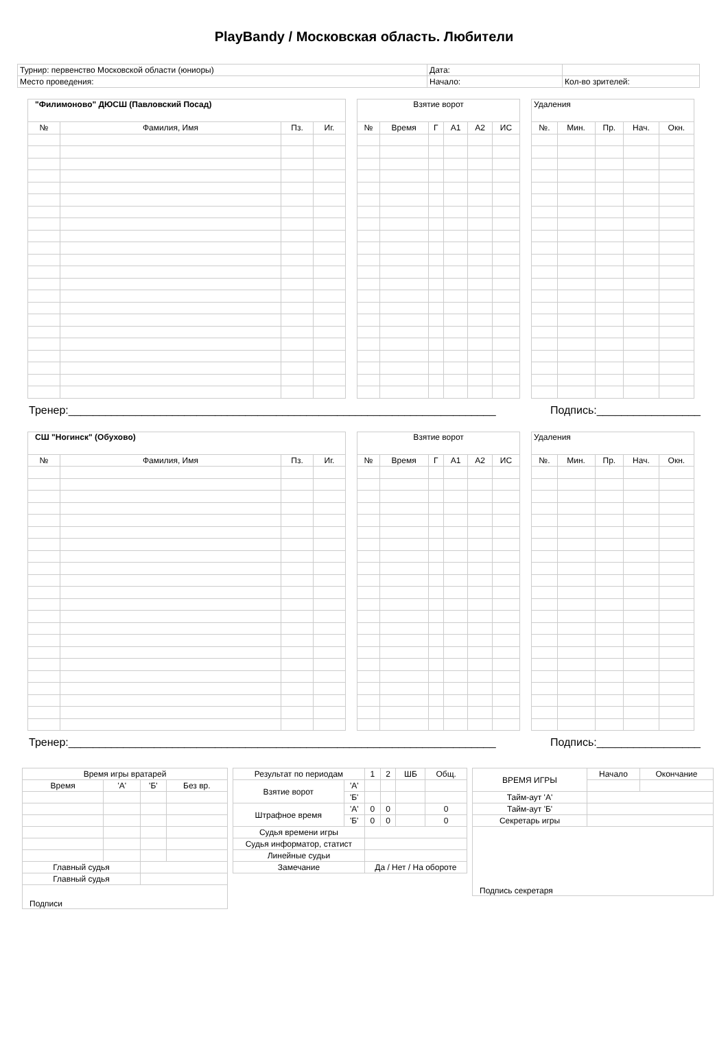PlayBandy / Московская область. Любители
| Турнир: первенство Московской области (юниоры) | Дата: | |
| Место проведения: | Начало: | Кол-во зрителей: |
| "Филимоново" ДЮСШ (Павловский Посад) | | | |
| --- | --- | --- | --- |
| № | Фамилия, Имя | Пз. | Иг. |
| Взятие ворот | | | | | |
| --- | --- | --- | --- | --- | --- |
| № | Время | Г | А1 | А2 | ИС |
| Удаления | | | | |
| --- | --- | --- | --- | --- |
| №. | Мин. | Пр. | Нач. | Окн. |
Тренер:______________________________________________________________________ Подпись:_________________
| СШ "Ногинск" (Обухово) | | | |
| --- | --- | --- | --- |
| № | Фамилия, Имя | Пз. | Иг. |
| Взятие ворот | | | | | |
| --- | --- | --- | --- | --- | --- |
| № | Время | Г | А1 | А2 | ИС |
| Удаления | | | | |
| --- | --- | --- | --- | --- |
| №. | Мин. | Пр. | Нач. | Окн. |
Тренер:______________________________________________________________________ Подпись:_________________
| Время игры вратарей | | | |
| Время | 'А' | 'Б' | Без вр. |
| Главный судья | | | |
| Главный судья | | | |
| Подписи | | | |
| Результат по периодам | | 1 | 2 | ШБ | Общ. |
| Взятие ворот | 'А' | | | | |
| | 'Б' | | | | |
| Штрафное время | 'А' | 0 | 0 | | 0 |
| | 'Б' | 0 | 0 | | 0 |
| Судья времени игры | | | | | |
| Судья информатор, статист | | | | | |
| Линейные судьи | | | | | |
| Замечание | | Да / Нет / На обороте | | | |
| ВРЕМЯ ИГРЫ | Начало | Окончание |
| Тайм-аут 'А' | | |
| Тайм-аут 'Б' | | |
| Секретарь игры | | |
| Подпись секретаря | | |